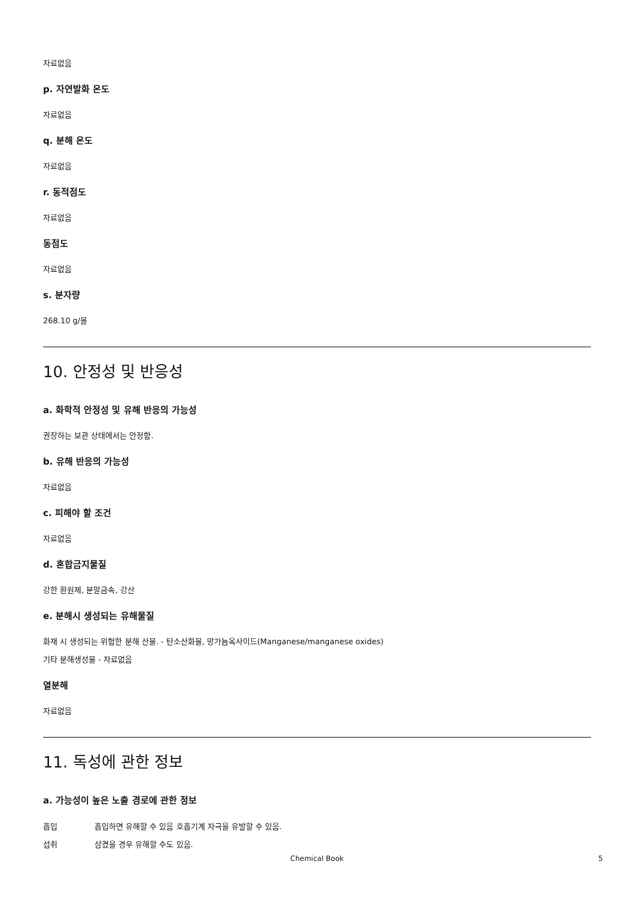자료없음
p. 자연발화 온도
자료없음
q. 분해 온도
자료없음
r. 동적점도
자료없음
동점도
자료없음
s. 분자량
268.10 g/몰
10. 안정성 및 반응성
a. 화학적 안정성 및 유해 반응의 가능성
권장하는 보관 상태에서는 안정함.
b. 유해 반응의 가능성
자료없음
c. 피해야 할 조건
자료없음
d. 혼합금지물질
강한 환원제, 분말금속, 강산
e. 분해시 생성되는 유해물질
화재 시 생성되는 위험한 분해 산물. - 탄소산화물, 망가늄옥사이드(Manganese/manganese oxides)
기타 분해생성물 - 자료없음
열분해
자료없음
11. 독성에 관한 정보
a. 가능성이 높은 노출 경로에 관한 정보
흡입 흡입하면 유해할 수 있음 호흡기계 자극을 유발할 수 있음.
섭취 삼켰을 경우 유해할 수도 있음.
Chemical Book 5